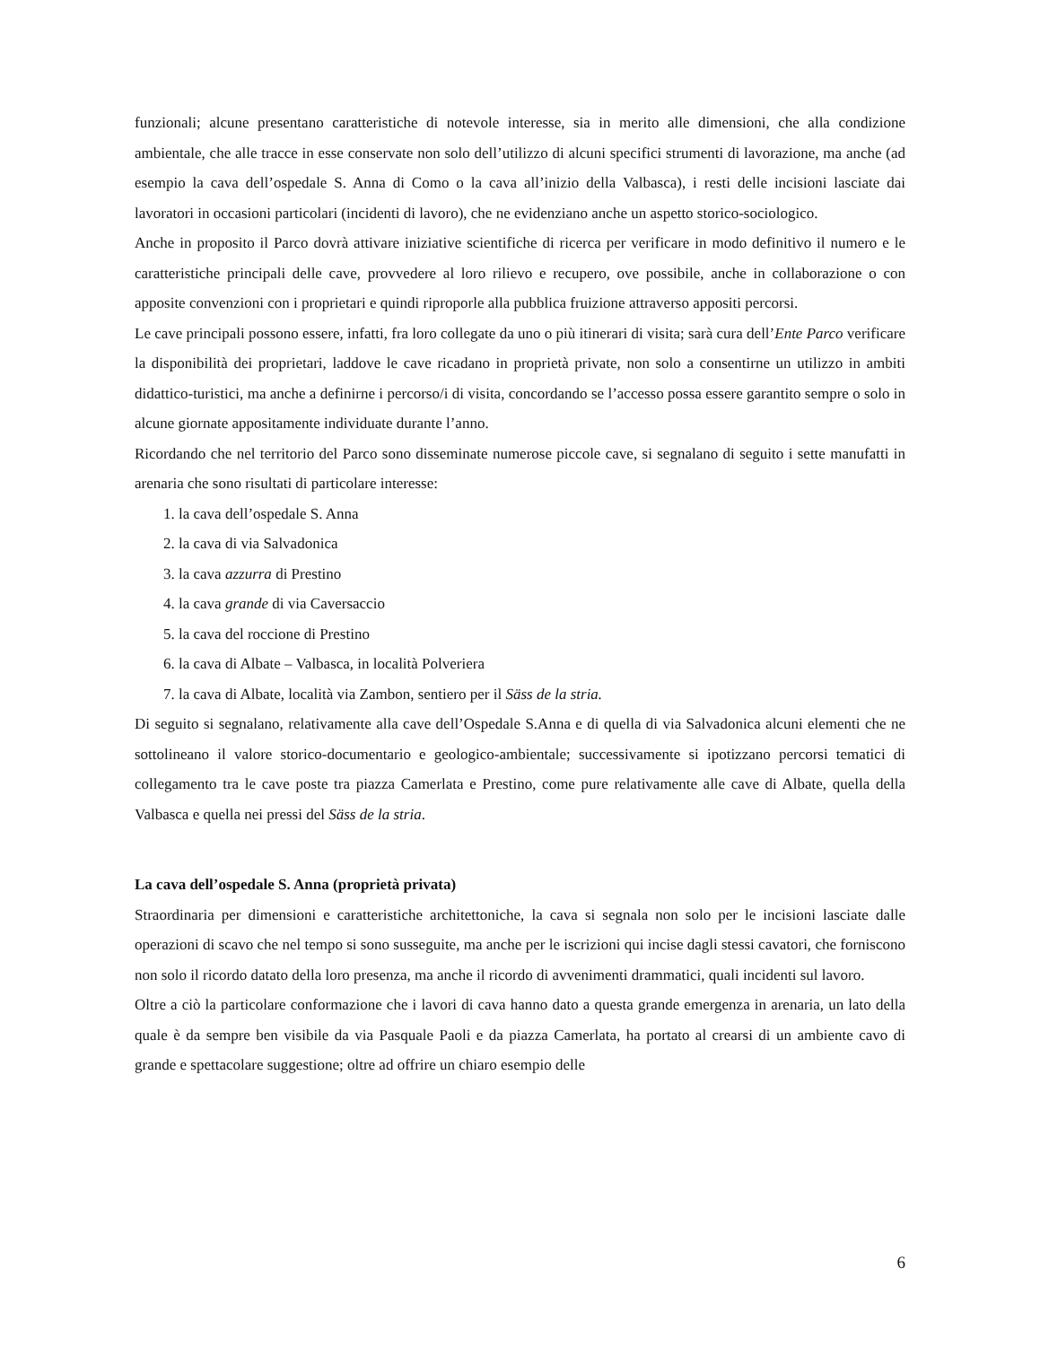funzionali; alcune presentano caratteristiche di notevole interesse, sia in merito alle dimensioni, che alla condizione ambientale, che alle tracce in esse conservate non solo dell’utilizzo di alcuni specifici strumenti di lavorazione, ma anche (ad esempio la cava dell’ospedale S. Anna di Como o la cava all’inizio della Valbasca), i resti delle incisioni lasciate dai lavoratori in occasioni particolari (incidenti di lavoro), che ne evidenziano anche un aspetto storico-sociologico.
Anche in proposito il Parco dovrà attivare iniziative scientifiche di ricerca per verificare in modo definitivo il numero e le caratteristiche principali delle cave, provvedere al loro rilievo e recupero, ove possibile, anche in collaborazione o con apposite convenzioni con i proprietari e quindi riproporle alla pubblica fruizione attraverso appositi percorsi.
Le cave principali possono essere, infatti, fra loro collegate da uno o più itinerari di visita; sarà cura dell’Ente Parco verificare la disponibilità dei proprietari, laddove le cave ricadano in proprietà private, non solo a consentirne un utilizzo in ambiti didattico-turistici, ma anche a definirne i percorso/i di visita, concordando se l’accesso possa essere garantito sempre o solo in alcune giornate appositamente individuate durante l’anno.
Ricordando che nel territorio del Parco sono disseminate numerose piccole cave, si segnalano di seguito i sette manufatti in arenaria che sono risultati di particolare interesse:
1. la cava dell’ospedale S. Anna
2. la cava di via Salvadonica
3. la cava azzurra di Prestino
4. la cava grande di via Caversaccio
5. la cava del roccione di Prestino
6. la cava di Albate – Valbasca, in località Polveriera
7. la cava di Albate, località via Zambon, sentiero per il Säss de la stria.
Di seguito si segnalano, relativamente alla cave dell’Ospedale S.Anna e di quella di via Salvadonica alcuni elementi che ne sottolineano il valore storico-documentario e geologico-ambientale; successivamente si ipotizzano percorsi tematici di collegamento tra le cave poste tra piazza Camerlata e Prestino, come pure relativamente alle cave di Albate, quella della Valbasca e quella nei pressi del Säss de la stria.
La cava dell’ospedale S. Anna (proprietà privata)
Straordinaria per dimensioni e caratteristiche architettoniche, la cava si segnala non solo per le incisioni lasciate dalle operazioni di scavo che nel tempo si sono susseguite, ma anche per le iscrizioni qui incise dagli stessi cavatori, che forniscono non solo il ricordo datato della loro presenza, ma anche il ricordo di avvenimenti drammatici, quali incidenti sul lavoro.
Oltre a ciò la particolare conformazione che i lavori di cava hanno dato a questa grande emergenza in arenaria, un lato della quale è da sempre ben visibile da via Pasquale Paoli e da piazza Camerlata, ha portato al crearsi di un ambiente cavo di grande e spettacolare suggestione; oltre ad offrire un chiaro esempio delle
6